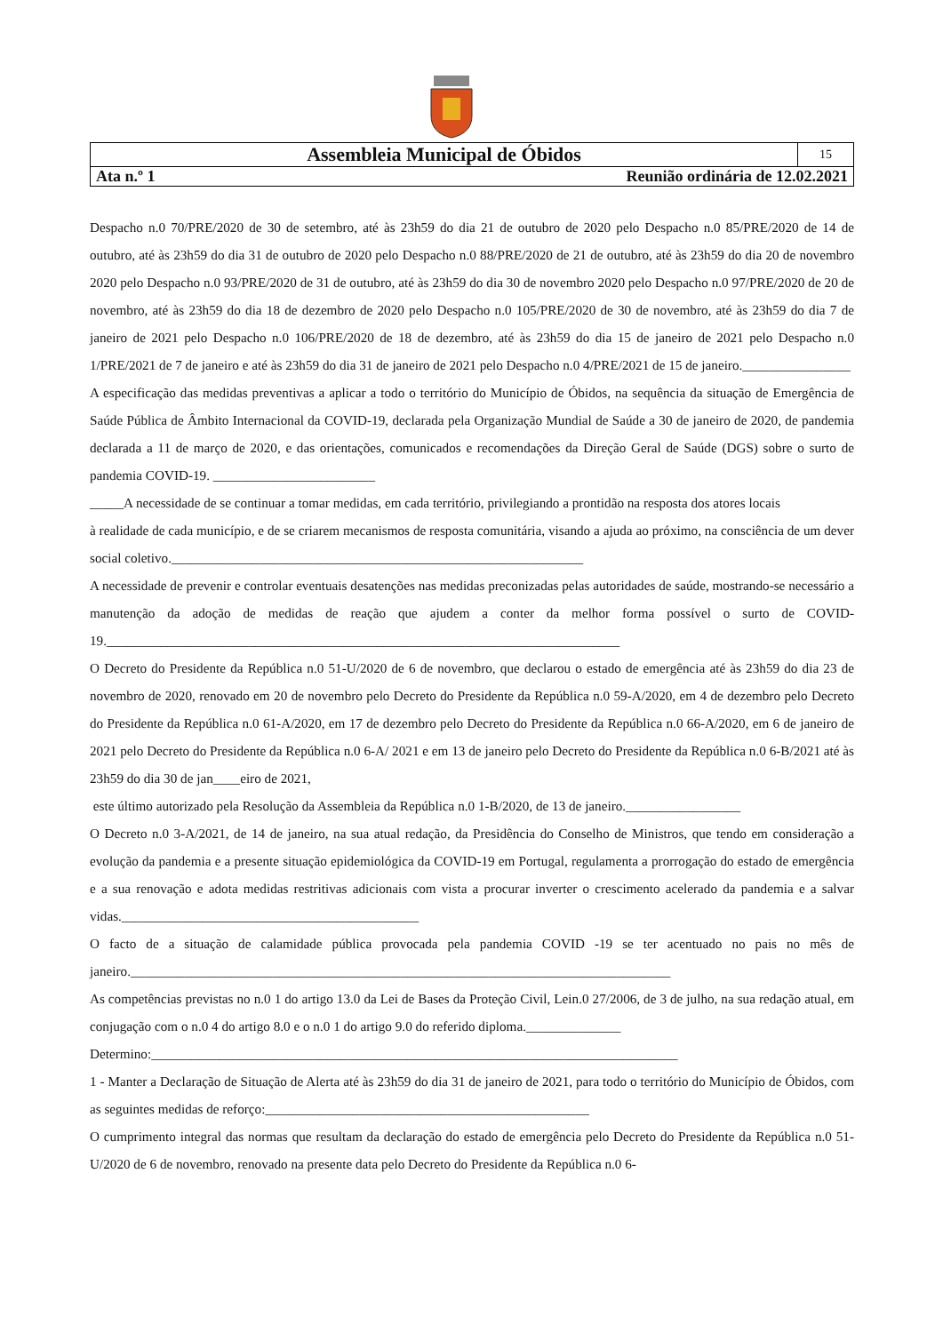| Assembleia Municipal de Óbidos | 15 |
| Ata n.º 1 Reunião ordinária de 12.02.2021 | |
Despacho n.0 70/PRE/2020 de 30 de setembro, até às 23h59 do dia 21 de outubro de 2020 pelo Despacho n.0 85/PRE/2020 de 14 de outubro, até às 23h59 do dia 31 de outubro de 2020 pelo Despacho n.0 88/PRE/2020 de 21 de outubro, até às 23h59 do dia 20 de novembro 2020 pelo Despacho n.0 93/PRE/2020 de 31 de outubro, até às 23h59 do dia 30 de novembro 2020 pelo Despacho n.0 97/PRE/2020 de 20 de novembro, até às 23h59 do dia 18 de dezembro de 2020 pelo Despacho n.0 105/PRE/2020 de 30 de novembro, até às 23h59 do dia 7 de janeiro de 2021 pelo Despacho n.0 106/PRE/2020 de 18 de dezembro, até às 23h59 do dia 15 de janeiro de 2021 pelo Despacho n.0 1/PRE/2021 de 7 de janeiro e até às 23h59 do dia 31 de janeiro de 2021 pelo Despacho n.0 4/PRE/2021 de 15 de janeiro.________________
A especificação das medidas preventivas a aplicar a todo o território do Município de Óbidos, na sequência da situação de Emergência de Saúde Pública de Âmbito Internacional da COVID-19, declarada pela Organização Mundial de Saúde a 30 de janeiro de 2020, de pandemia declarada a 11 de março de 2020, e das orientações, comunicados e recomendações da Direção Geral de Saúde (DGS) sobre o surto de pandemia COVID-19. ________________________
_____A necessidade de se continuar a tomar medidas, em cada território, privilegiando a prontidão na resposta dos atores locais
à realidade de cada município, e de se criarem mecanismos de resposta comunitária, visando a ajuda ao próximo, na consciência de um dever social coletivo._____________________________________________________________
A necessidade de prevenir e controlar eventuais desatenções nas medidas preconizadas pelas autoridades de saúde, mostrando-se necessário a manutenção da adoção de medidas de reação que ajudem a conter da melhor forma possível o surto de COVID-19.____________________________________________________________________________
O Decreto do Presidente da República n.0 51-U/2020 de 6 de novembro, que declarou o estado de emergência até às 23h59 do dia 23 de novembro de 2020, renovado em 20 de novembro pelo Decreto do Presidente da República n.0 59-A/2020, em 4 de dezembro pelo Decreto do Presidente da República n.0 61-A/2020, em 17 de dezembro pelo Decreto do Presidente da República n.0 66-A/2020, em 6 de janeiro de 2021 pelo Decreto do Presidente da República n.0 6-A/ 2021 e em 13 de janeiro pelo Decreto do Presidente da República n.0 6-B/2021 até às 23h59 do dia 30 de jan____eiro de 2021,
este último autorizado pela Resolução da Assembleia da República n.0 1-B/2020, de 13 de janeiro._________________
O Decreto n.0 3-A/2021, de 14 de janeiro, na sua atual redação, da Presidência do Conselho de Ministros, que tendo em consideração a evolução da pandemia e a presente situação epidemiológica da COVID-19 em Portugal, regulamenta a prorrogação do estado de emergência e a sua renovação e adota medidas restritivas adicionais com vista a procurar inverter o crescimento acelerado da pandemia e a salvar vidas.____________________________________________
O facto de a situação de calamidade pública provocada pela pandemia COVID -19 se ter acentuado no pais no mês de janeiro.________________________________________________________________________________
As competências previstas no n.0 1 do artigo 13.0 da Lei de Bases da Proteção Civil, Lein.0 27/2006, de 3 de julho, na sua redação atual, em conjugação com o n.0 4 do artigo 8.0 e o n.0 1 do artigo 9.0 do referido diploma.______________
Determino:______________________________________________________________________________
1 - Manter a Declaração de Situação de Alerta até às 23h59 do dia 31 de janeiro de 2021, para todo o território do Município de Óbidos, com as seguintes medidas de reforço:________________________________________________
O cumprimento integral das normas que resultam da declaração do estado de emergência pelo Decreto do Presidente da República n.0 51-U/2020 de 6 de novembro, renovado na presente data pelo Decreto do Presidente da República n.0 6-